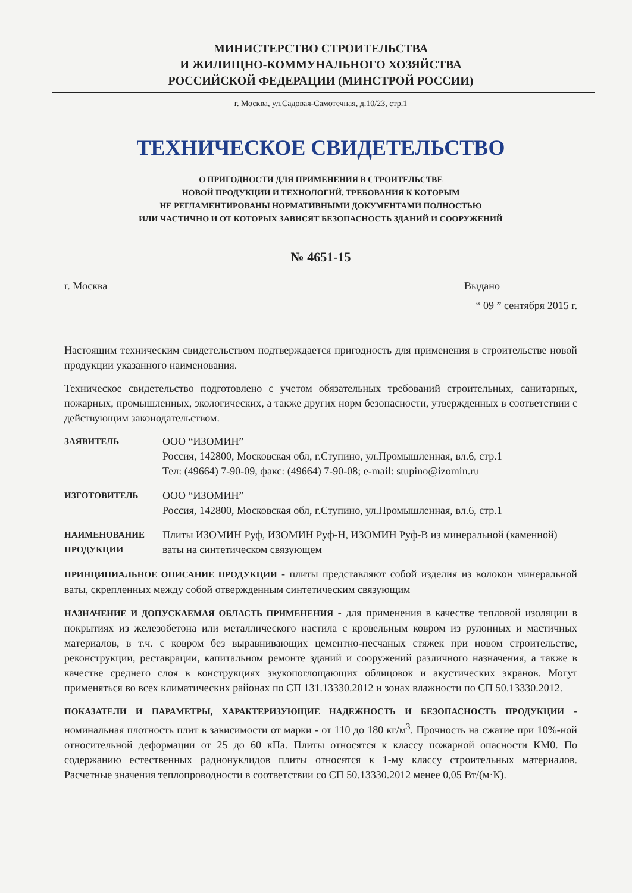МИНИСТЕРСТВО СТРОИТЕЛЬСТВА
И ЖИЛИЩНО-КОММУНАЛЬНОГО ХОЗЯЙСТВА
РОССИЙСКОЙ ФЕДЕРАЦИИ (МИНСТРОЙ РОССИИ)
г. Москва, ул.Садовая-Самотечная, д.10/23, стр.1
ТЕХНИЧЕСКОЕ СВИДЕТЕЛЬСТВО
О ПРИГОДНОСТИ ДЛЯ ПРИМЕНЕНИЯ В СТРОИТЕЛЬСТВЕ
НОВОЙ ПРОДУКЦИИ И ТЕХНОЛОГИЙ, ТРЕБОВАНИЯ К КОТОРЫМ
НЕ РЕГЛАМЕНТИРОВАНЫ НОРМАТИВНЫМИ ДОКУМЕНТАМИ ПОЛНОСТЬЮ
ИЛИ ЧАСТИЧНО И ОТ КОТОРЫХ ЗАВИСЯТ БЕЗОПАСНОСТЬ ЗДАНИЙ И СООРУЖЕНИЙ
№ 4651-15
г. Москва Выдано
“ 09 ” сентября 2015 г.
Настоящим техническим свидетельством подтверждается пригодность для применения в строительстве новой продукции указанного наименования.
Техническое свидетельство подготовлено с учетом обязательных требований строительных, санитарных, пожарных, промышленных, экологических, а также других норм безопасности, утвержденных в соответствии с действующим законодательством.
ЗАЯВИТЕЛЬ
ООО “ИЗОМИН”
Россия, 142800, Московская обл, г.Ступино, ул.Промышленная, вл.6, стр.1
Тел: (49664) 7-90-09, факс: (49664) 7-90-08; e-mail: stupino@izomin.ru
ИЗГОТОВИТЕЛЬ
ООО “ИЗОМИН”
Россия, 142800, Московская обл, г.Ступино, ул.Промышленная, вл.6, стр.1
НАИМЕНОВАНИЕ ПРОДУКЦИИ
Плиты ИЗОМИН Руф, ИЗОМИН Руф-Н, ИЗОМИН Руф-В из минеральной (каменной) ваты на синтетическом связующем
ПРИНЦИПИАЛЬНОЕ ОПИСАНИЕ ПРОДУКЦИИ - плиты представляют собой изделия из волокон минеральной ваты, скрепленных между собой отвержденным синтетическим связующим
НАЗНАЧЕНИЕ И ДОПУСКАЕМАЯ ОБЛАСТЬ ПРИМЕНЕНИЯ - для применения в качестве тепловой изоляции в покрытиях из железобетона или металлического настила с кровельным ковром из рулонных и мастичных материалов, в т.ч. с ковром без выравнивающих цементно-песчаных стяжек при новом строительстве, реконструкции, реставрации, капитальном ремонте зданий и сооружений различного назначения, а также в качестве среднего слоя в конструкциях звукопоглощающих облицовок и акустических экранов. Могут применяться во всех климатических районах по СП 131.13330.2012 и зонах влажности по СП 50.13330.2012.
ПОКАЗАТЕЛИ И ПАРАМЕТРЫ, ХАРАКТЕРИЗУЮЩИЕ НАДЕЖНОСТЬ И БЕЗОПАСНОСТЬ ПРОДУКЦИИ - номинальная плотность плит в зависимости от марки - от 110 до 180 кг/м<sup>3</sup>. Прочность на сжатие при 10%-ной относительной деформации от 25 до 60 кПа. Плиты относятся к классу пожарной опасности КМ0. По содержанию естественных радионуклидов плиты относятся к 1-му классу строительных материалов. Расчетные значения теплопроводности в соответствии со СП 50.13330.2012 менее 0,05 Вт/(м·К).